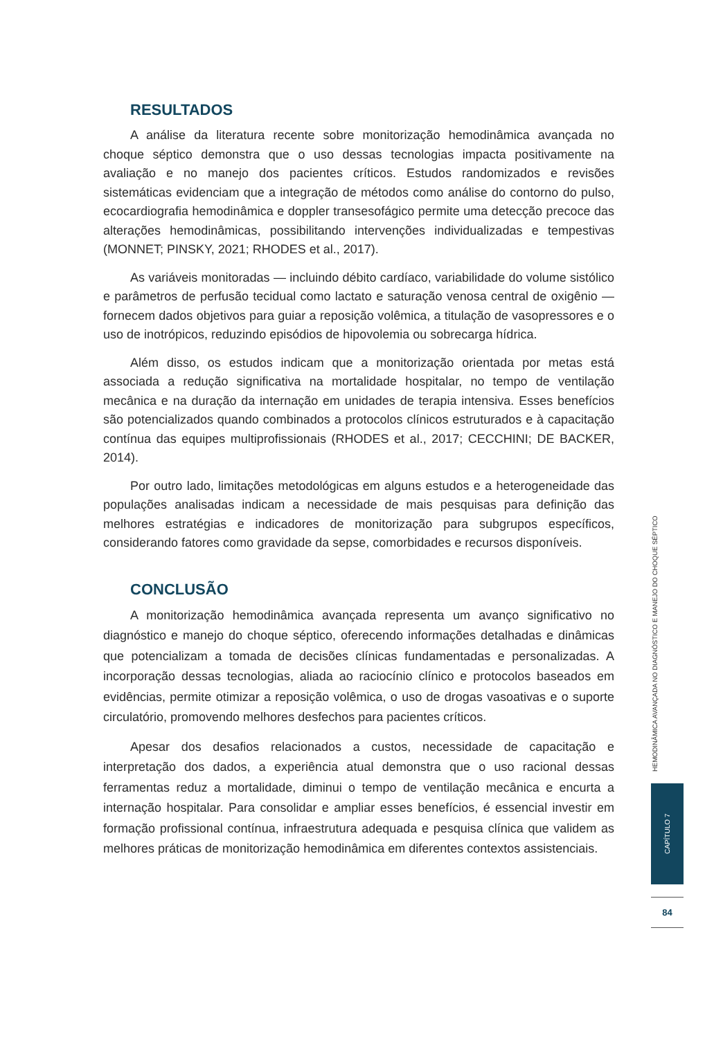RESULTADOS
A análise da literatura recente sobre monitorização hemodinâmica avançada no choque séptico demonstra que o uso dessas tecnologias impacta positivamente na avaliação e no manejo dos pacientes críticos. Estudos randomizados e revisões sistemáticas evidenciam que a integração de métodos como análise do contorno do pulso, ecocardiografia hemodinâmica e doppler transesofágico permite uma detecção precoce das alterações hemodinâmicas, possibilitando intervenções individualizadas e tempestivas (MONNET; PINSKY, 2021; RHODES et al., 2017).
As variáveis monitoradas — incluindo débito cardíaco, variabilidade do volume sistólico e parâmetros de perfusão tecidual como lactato e saturação venosa central de oxigênio — fornecem dados objetivos para guiar a reposição volêmica, a titulação de vasopressores e o uso de inotrópicos, reduzindo episódios de hipovolemia ou sobrecarga hídrica.
Além disso, os estudos indicam que a monitorização orientada por metas está associada a redução significativa na mortalidade hospitalar, no tempo de ventilação mecânica e na duração da internação em unidades de terapia intensiva. Esses benefícios são potencializados quando combinados a protocolos clínicos estruturados e à capacitação contínua das equipes multiprofissionais (RHODES et al., 2017; CECCHINI; DE BACKER, 2014).
Por outro lado, limitações metodológicas em alguns estudos e a heterogeneidade das populações analisadas indicam a necessidade de mais pesquisas para definição das melhores estratégias e indicadores de monitorização para subgrupos específicos, considerando fatores como gravidade da sepse, comorbidades e recursos disponíveis.
CONCLUSÃO
A monitorização hemodinâmica avançada representa um avanço significativo no diagnóstico e manejo do choque séptico, oferecendo informações detalhadas e dinâmicas que potencializam a tomada de decisões clínicas fundamentadas e personalizadas. A incorporação dessas tecnologias, aliada ao raciocínio clínico e protocolos baseados em evidências, permite otimizar a reposição volêmica, o uso de drogas vasoativas e o suporte circulatório, promovendo melhores desfechos para pacientes críticos.
Apesar dos desafios relacionados a custos, necessidade de capacitação e interpretação dos dados, a experiência atual demonstra que o uso racional dessas ferramentas reduz a mortalidade, diminui o tempo de ventilação mecânica e encurta a internação hospitalar. Para consolidar e ampliar esses benefícios, é essencial investir em formação profissional contínua, infraestrutura adequada e pesquisa clínica que validem as melhores práticas de monitorização hemodinâmica em diferentes contextos assistenciais.
HEMODINÂMICA AVANÇADA NO DIAGNÓSTICO E MANEJO DO CHOQUE SÉPTICO
CAPÍTULO 7
84